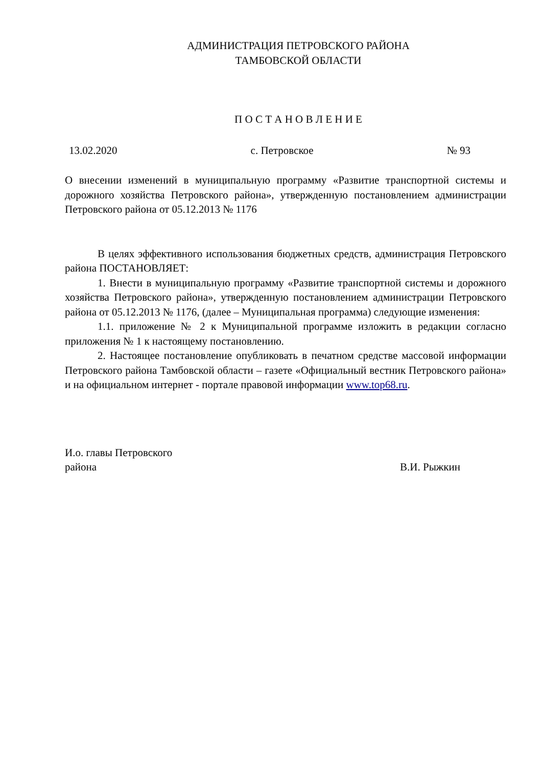АДМИНИСТРАЦИЯ ПЕТРОВСКОГО РАЙОНА
ТАМБОВСКОЙ ОБЛАСТИ
П О С Т А Н О В Л Е Н И Е
13.02.2020 с. Петровское № 93
О внесении изменений в муниципальную программу «Развитие транспортной системы и дорожного хозяйства Петровского района», утвержденную постановлением администрации Петровского района от 05.12.2013 № 1176
В целях эффективного использования бюджетных средств, администрация Петровского района ПОСТАНОВЛЯЕТ:
1. Внести в муниципальную программу «Развитие транспортной системы и дорожного хозяйства Петровского района», утвержденную постановлением администрации Петровского района от 05.12.2013 № 1176, (далее – Муниципальная программа) следующие изменения:
1.1. приложение № 2 к Муниципальной программе изложить в редакции согласно приложения № 1 к настоящему постановлению.
2. Настоящее постановление опубликовать в печатном средстве массовой информации Петровского района Тамбовской области – газете «Официальный вестник Петровского района» и на официальном интернет - портале правовой информации www.top68.ru.
И.о. главы Петровского
района
В.И. Рыжкин